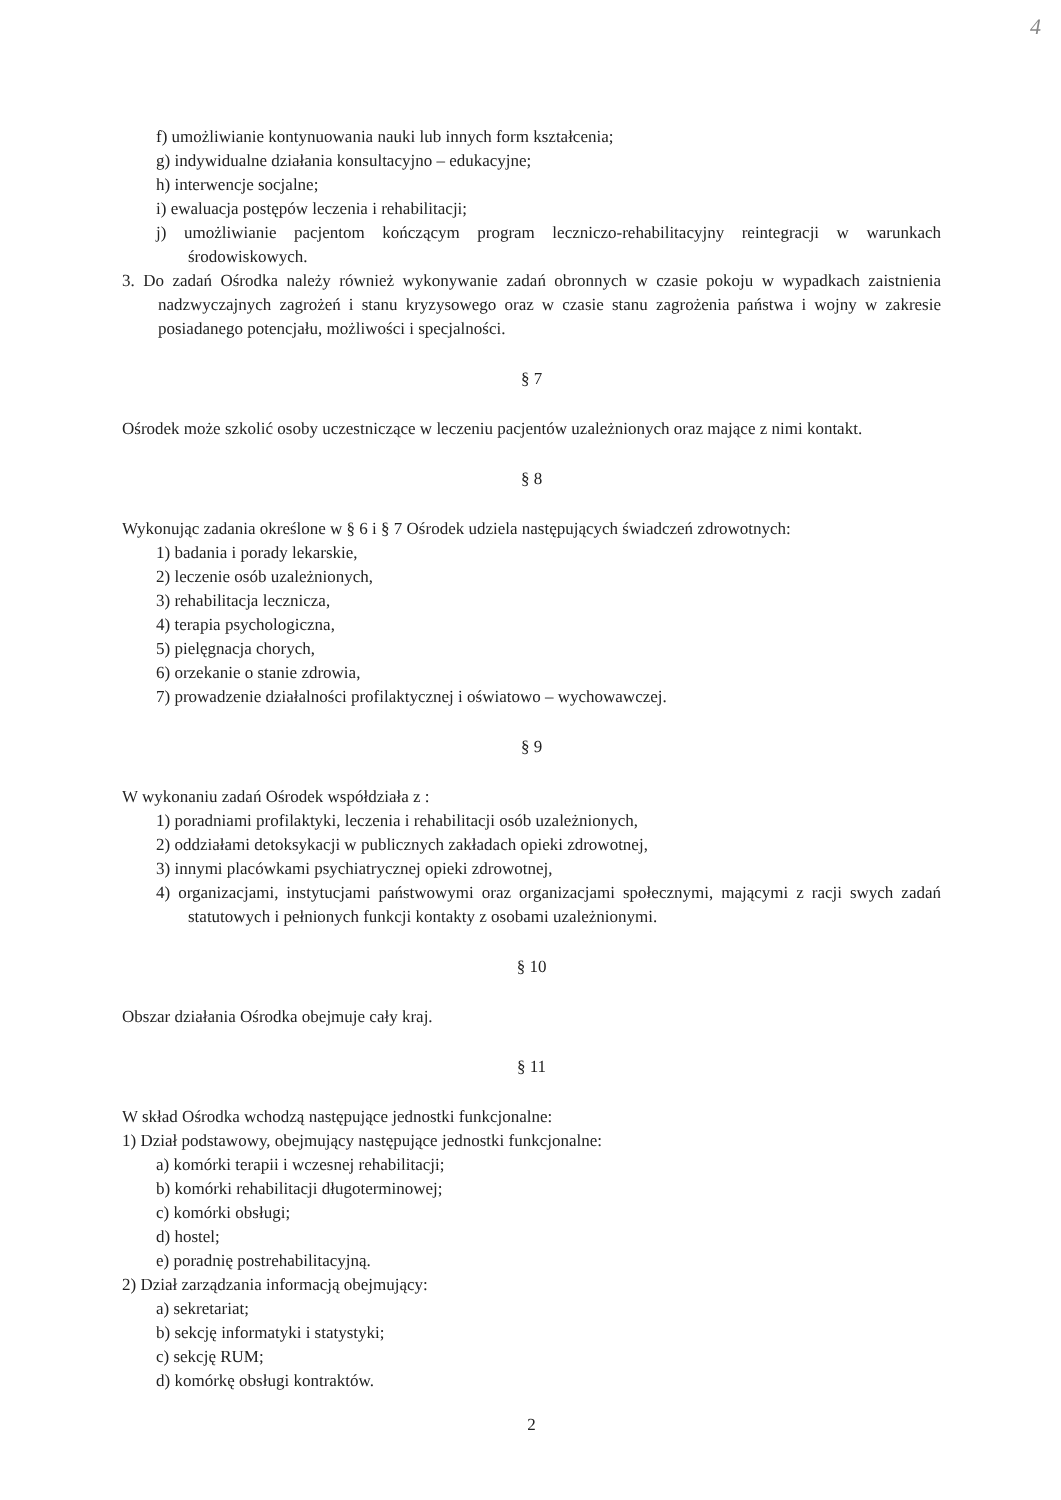4
f) umożliwianie kontynuowania nauki lub innych form kształcenia;
g) indywidualne działania konsultacyjno – edukacyjne;
h) interwencje socjalne;
i) ewaluacja postępów leczenia i rehabilitacji;
j) umożliwianie pacjentom kończącym program leczniczo-rehabilitacyjny reintegracji w warunkach środowiskowych.
3. Do zadań Ośrodka należy również wykonywanie zadań obronnych w czasie pokoju w wypadkach zaistnienia nadzwyczajnych zagrożeń i stanu kryzysowego oraz w czasie stanu zagrożenia państwa i wojny w zakresie posiadanego potencjału, możliwości i specjalności.
§ 7
Ośrodek może szkolić osoby uczestniczące w leczeniu pacjentów uzależnionych oraz mające z nimi kontakt.
§ 8
Wykonując zadania określone w § 6 i § 7 Ośrodek udziela następujących świadczeń zdrowotnych:
1) badania i porady lekarskie,
2) leczenie osób uzależnionych,
3) rehabilitacja lecznicza,
4) terapia psychologiczna,
5) pielęgnacja chorych,
6) orzekanie o stanie zdrowia,
7) prowadzenie działalności profilaktycznej i oświatowo – wychowawczej.
§ 9
W wykonaniu zadań Ośrodek współdziała z :
1) poradniami profilaktyki, leczenia i rehabilitacji osób uzależnionych,
2) oddziałami detoksykacji w publicznych zakładach opieki zdrowotnej,
3) innymi placówkami psychiatrycznej opieki zdrowotnej,
4) organizacjami, instytucjami państwowymi oraz organizacjami społecznymi, mającymi z racji swych zadań statutowych i pełnionych funkcji kontakty z osobami uzależnionymi.
§ 10
Obszar działania Ośrodka obejmuje cały kraj.
§ 11
W skład Ośrodka wchodzą następujące jednostki funkcjonalne:
1) Dział podstawowy, obejmujący następujące jednostki funkcjonalne:
a) komórki terapii i wczesnej rehabilitacji;
b) komórki rehabilitacji długoterminowej;
c) komórki obsługi;
d) hostel;
e) poradnię postrehabilitacyjną.
2) Dział zarządzania informacją obejmujący:
a) sekretariat;
b) sekcję informatyki i statystyki;
c) sekcję RUM;
d) komórkę obsługi kontraktów.
2